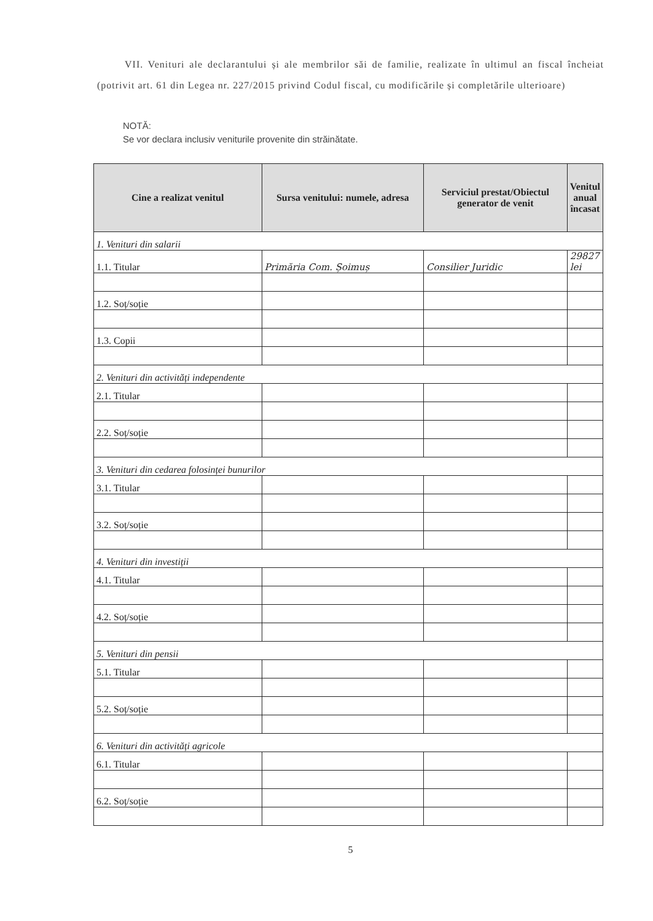VII. Venituri ale declarantului și ale membrilor săi de familie, realizate în ultimul an fiscal încheiat (potrivit art. 61 din Legea nr. 227/2015 privind Codul fiscal, cu modificările și completările ulterioare)
NOTĂ:
Se vor declara inclusiv veniturile provenite din străinătate.
| Cine a realizat venitul | Sursa venitului: numele, adresa | Serviciul prestat/Obiectul generator de venit | Venitul anual încasat |
| --- | --- | --- | --- |
| 1. Venituri din salarii | | | |
| 1.1. Titular | Primăria Com. Șoimuș | Consilier Juridic | 29827 lei |
| 1.2. Soț/soție | | | |
| 1.3. Copii | | | |
| 2. Venituri din activități independente | | | |
| 2.1. Titular | | | |
| 2.2. Soț/soție | | | |
| 3. Venituri din cedarea folosinței bunurilor | | | |
| 3.1. Titular | | | |
| 3.2. Soț/soție | | | |
| 4. Venituri din investiții | | | |
| 4.1. Titular | | | |
| 4.2. Soț/soție | | | |
| 5. Venituri din pensii | | | |
| 5.1. Titular | | | |
| 5.2. Soț/soție | | | |
| 6. Venituri din activități agricole | | | |
| 6.1. Titular | | | |
| 6.2. Soț/soție | | | |
5